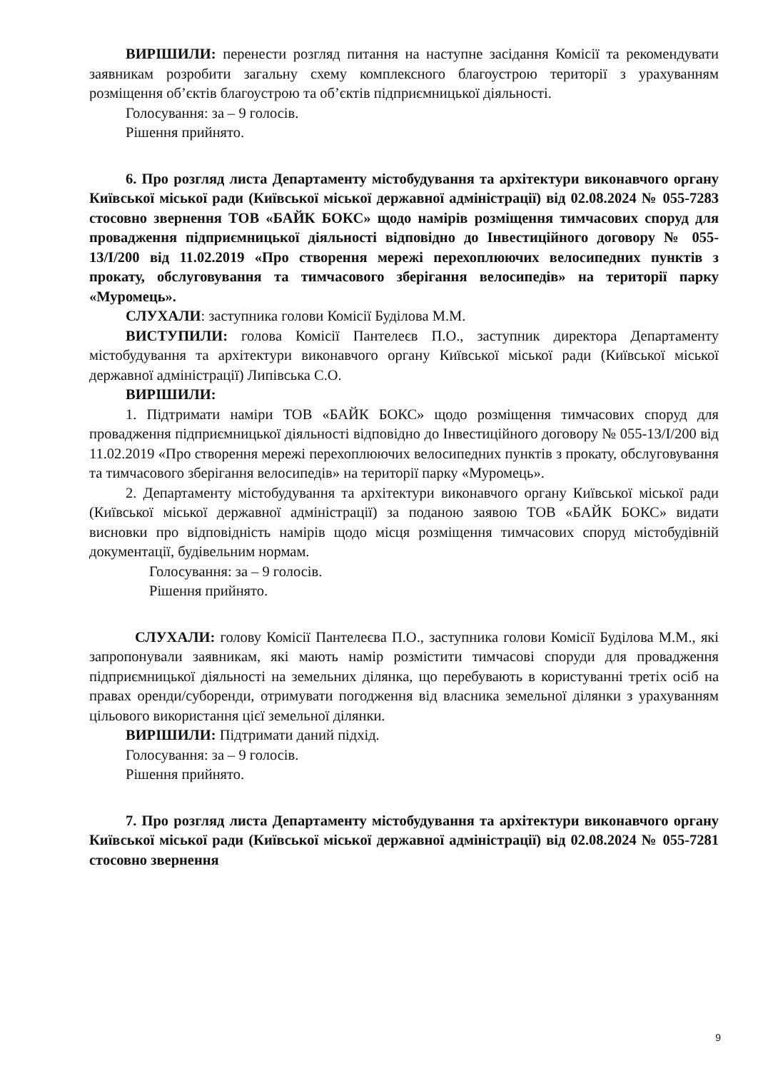ВИРІШИЛИ: перенести розгляд питання на наступне засідання Комісії та рекомендувати заявникам розробити загальну схему комплексного благоустрою території з урахуванням розміщення об’єктів благоустрою та об’єктів підприємницької діяльності.
Голосування: за – 9 голосів.
Рішення прийнято.
6. Про розгляд листа Департаменту містобудування та архітектури виконавчого органу Київської міської ради (Київської міської державної адміністрації) від 02.08.2024 № 055-7283 стосовно звернення ТОВ «БАЙК БОКС» щодо намірів розміщення тимчасових споруд для провадження підприємницької діяльності відповідно до Інвестиційного договору № 055-13/I/200 від 11.02.2019 «Про створення мережі перехоплюючих велосипедних пунктів з прокату, обслуговування та тимчасового зберігання велосипедів» на території парку «Муромець».
СЛУХАЛИ: заступника голови Комісії Буділова М.М.
ВИСТУПИЛИ: голова Комісії Пантелеєв П.О., заступник директора Департаменту містобудування та архітектури виконавчого органу Київської міської ради (Київської міської державної адміністрації) Липівська С.О.
ВИРІШИЛИ:
1. Підтримати наміри ТОВ «БАЙК БОКС» щодо розміщення тимчасових споруд для провадження підприємницької діяльності відповідно до Інвестиційного договору № 055-13/I/200 від 11.02.2019 «Про створення мережі перехоплюючих велосипедних пунктів з прокату, обслуговування та тимчасового зберігання велосипедів» на території парку «Муромець».
2. Департаменту містобудування та архітектури виконавчого органу Київської міської ради (Київської міської державної адміністрації) за поданою заявою ТОВ «БАЙК БОКС» видати висновки про відповідність намірів щодо місця розміщення тимчасових споруд містобудівній документації, будівельним нормам.
Голосування: за – 9 голосів.
Рішення прийнято.
СЛУХАЛИ: голову Комісії Пантелеєва П.О., заступника голови Комісії Буділова М.М., які запропонували заявникам, які мають намір розмістити тимчасові споруди для провадження підприємницької діяльності на земельних ділянка, що перебувають в користуванні третіх осіб на правах оренди/суборенди, отримувати погодження від власника земельної ділянки з урахуванням цільового використання цієї земельної ділянки.
ВИРІШИЛИ: Підтримати даний підхід.
Голосування: за – 9 голосів.
Рішення прийнято.
7. Про розгляд листа Департаменту містобудування та архітектури виконавчого органу Київської міської ради (Київської міської державної адміністрації) від 02.08.2024 № 055-7281 стосовно звернення
9